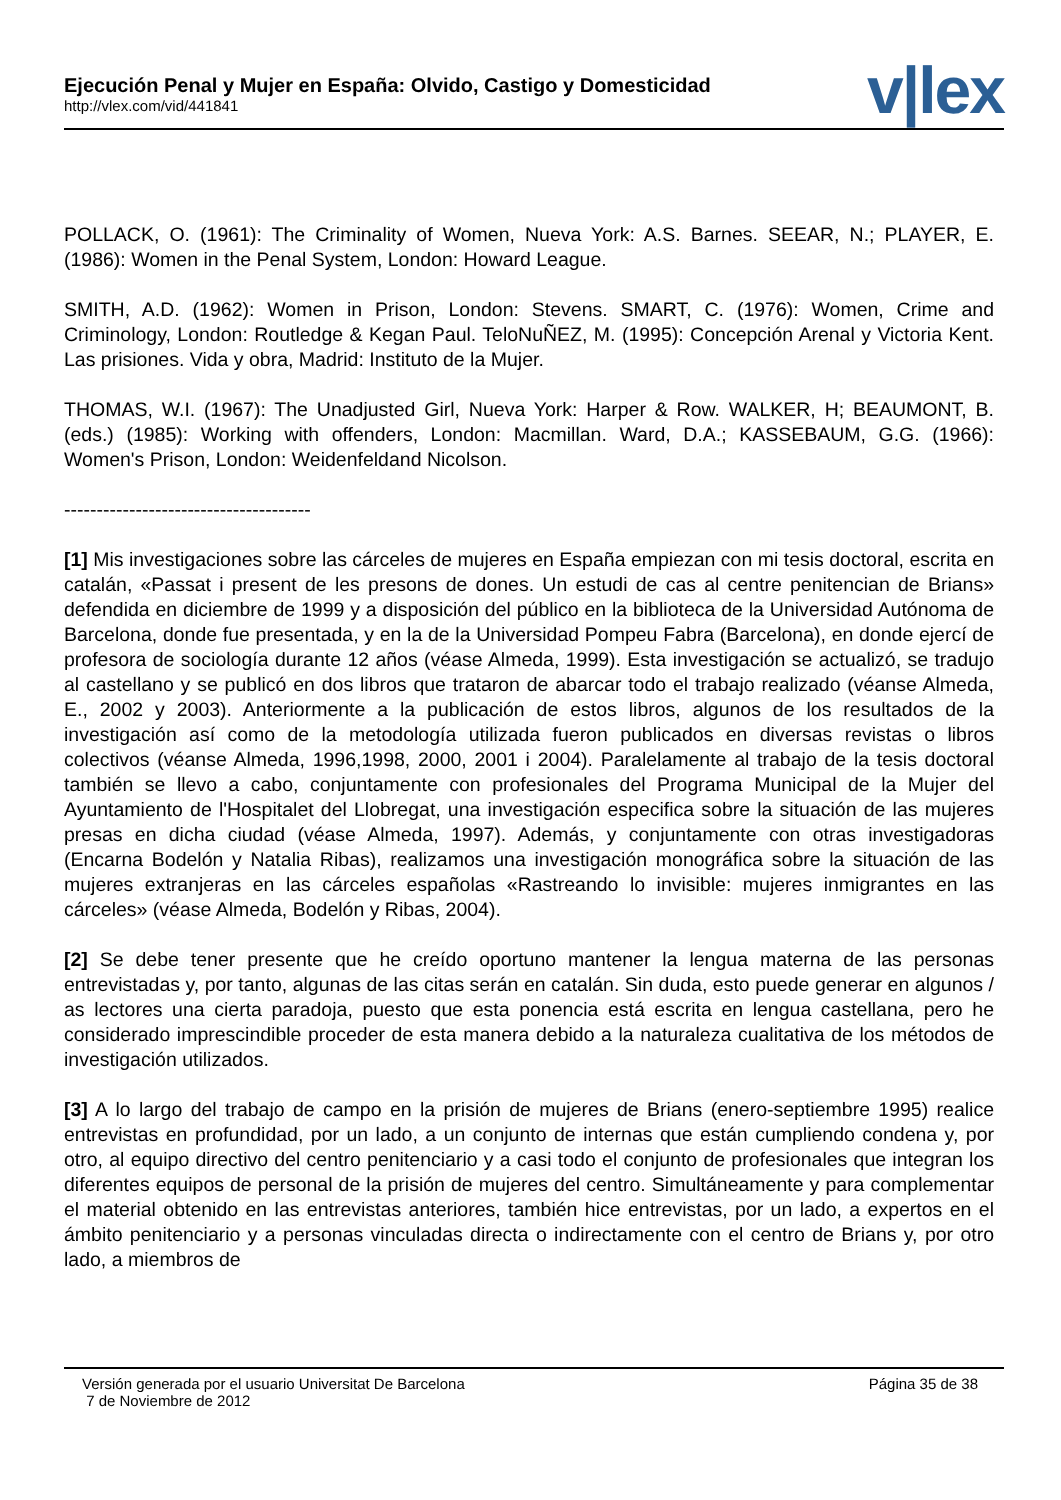Ejecución Penal y Mujer en España: Olvido, Castigo y Domesticidad
http://vlex.com/vid/441841
v|lex
POLLACK, O. (1961): The Criminality of Women, Nueva York: A.S. Barnes. SEEAR, N.; PLAYER, E. (1986): Women in the Penal System, London: Howard League.
SMITH, A.D. (1962): Women in Prison, London: Stevens. SMART, C. (1976): Women, Crime and Criminology, London: Routledge & Kegan Paul. TeloNuÑEZ, M. (1995): Concepción Arenal y Victoria Kent. Las prisiones. Vida y obra, Madrid: Instituto de la Mujer.
THOMAS, W.I. (1967): The Unadjusted Girl, Nueva York: Harper & Row. WALKER, H; BEAUMONT, B. (eds.) (1985): Working with offenders, London: Macmillan. Ward, D.A.; KASSEBAUM, G.G. (1966): Women's Prison, London: Weidenfeldand Nicolson.
--------------------------------------
[1] Mis investigaciones sobre las cárceles de mujeres en España empiezan con mi tesis doctoral, escrita en catalán, «Passat i present de les presons de dones. Un estudi de cas al centre penitencian de Brians» defendida en diciembre de 1999 y a disposición del público en la biblioteca de la Universidad Autónoma de Barcelona, donde fue presentada, y en la de la Universidad Pompeu Fabra (Barcelona), en donde ejercí de profesora de sociología durante 12 años (véase Almeda, 1999). Esta investigación se actualizó, se tradujo al castellano y se publicó en dos libros que trataron de abarcar todo el trabajo realizado (véanse Almeda, E., 2002 y 2003). Anteriormente a la publicación de estos libros, algunos de los resultados de la investigación así como de la metodología utilizada fueron publicados en diversas revistas o libros colectivos (véanse Almeda, 1996,1998, 2000, 2001 i 2004). Paralelamente al trabajo de la tesis doctoral también se llevo a cabo, conjuntamente con profesionales del Programa Municipal de la Mujer del Ayuntamiento de l'Hospitalet del Llobregat, una investigación especifica sobre la situación de las mujeres presas en dicha ciudad (véase Almeda, 1997). Además, y conjuntamente con otras investigadoras (Encarna Bodelón y Natalia Ribas), realizamos una investigación monográfica sobre la situación de las mujeres extranjeras en las cárceles españolas «Rastreando lo invisible: mujeres inmigrantes en las cárceles» (véase Almeda, Bodelón y Ribas, 2004).
[2] Se debe tener presente que he creído oportuno mantener la lengua materna de las personas entrevistadas y, por tanto, algunas de las citas serán en catalán. Sin duda, esto puede generar en algunos / as lectores una cierta paradoja, puesto que esta ponencia está escrita en lengua castellana, pero he considerado imprescindible proceder de esta manera debido a la naturaleza cualitativa de los métodos de investigación utilizados.
[3] A lo largo del trabajo de campo en la prisión de mujeres de Brians (enero-septiembre 1995) realice entrevistas en profundidad, por un lado, a un conjunto de internas que están cumpliendo condena y, por otro, al equipo directivo del centro penitenciario y a casi todo el conjunto de profesionales que integran los diferentes equipos de personal de la prisión de mujeres del centro. Simultáneamente y para complementar el material obtenido en las entrevistas anteriores, también hice entrevistas, por un lado, a expertos en el ámbito penitenciario y a personas vinculadas directa o indirectamente con el centro de Brians y, por otro lado, a miembros de
Versión generada por el usuario Universitat De Barcelona
7 de Noviembre de 2012
Página 35 de 38